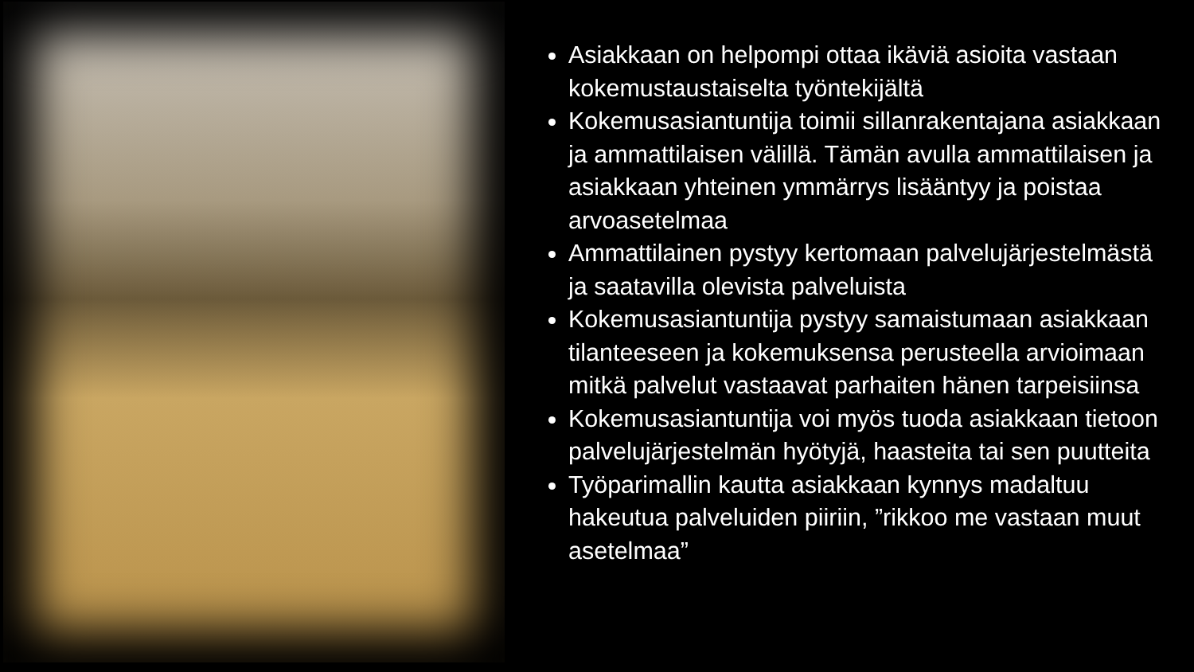Asiakkaan on helpompi ottaa ikäviä asioita vastaan kokemustaustaiselta työntekijältä
Kokemusasiantuntija toimii sillanrakentajana asiakkaan ja ammattilaisen välillä. Tämän avulla ammattilaisen ja asiakkaan yhteinen ymmärrys lisääntyy ja poistaa arvoasetelmaa
Ammattilainen pystyy kertomaan palvelujärjestelmästä ja saatavilla olevista palveluista
Kokemusasiantuntija pystyy samaistumaan asiakkaan tilanteeseen ja kokemuksensa perusteella arvioimaan mitkä palvelut vastaavat parhaiten hänen tarpeisiinsa
Kokemusasiantuntija voi myös tuoda asiakkaan tietoon palvelujärjestelmän hyötyjä, haasteita tai sen puutteita
Työparimallin kautta asiakkaan kynnys madaltuu hakeutua palveluiden piiriin, ”rikkoo me vastaan muut asetelmaa”